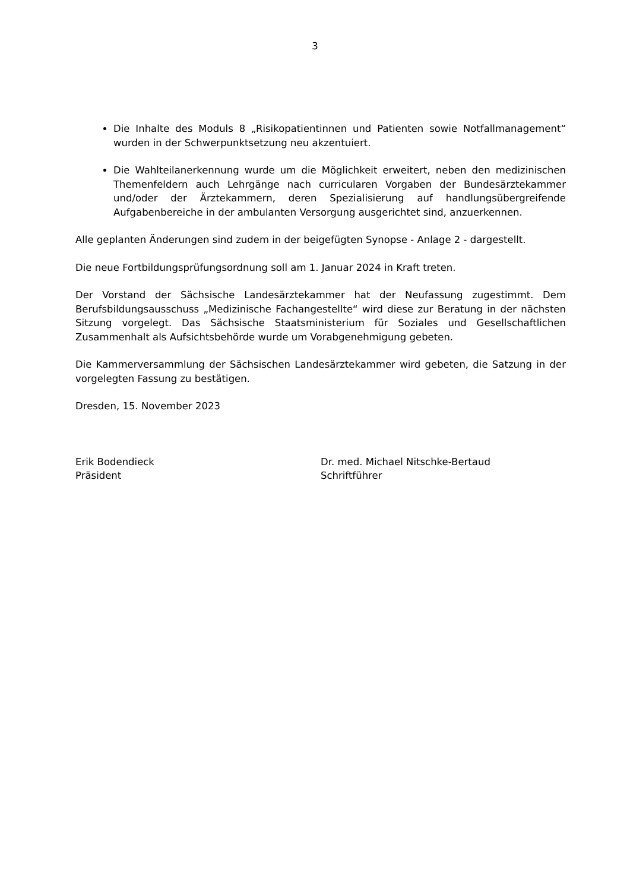3
Die Inhalte des Moduls 8 „Risikopatientinnen und Patienten sowie Notfallmanagement“ wurden in der Schwerpunktsetzung neu akzentuiert.
Die Wahlteilanerkennung wurde um die Möglichkeit erweitert, neben den medizinischen Themenfeldern auch Lehrgänge nach curricularen Vorgaben der Bundesärztekammer und/oder der Ärztekammern, deren Spezialisierung auf handlungsübergreifende Aufgabenbereiche in der ambulanten Versorgung ausgerichtet sind, anzuerkennen.
Alle geplanten Änderungen sind zudem in der beigefügten Synopse - Anlage 2 - dargestellt.
Die neue Fortbildungsprüfungsordnung soll am 1. Januar 2024 in Kraft treten.
Der Vorstand der Sächsische Landesärztekammer hat der Neufassung zugestimmt. Dem Berufsbildungsausschuss „Medizinische Fachangestellte“ wird diese zur Beratung in der nächsten Sitzung vorgelegt. Das Sächsische Staatsministerium für Soziales und Gesellschaftlichen Zusammenhalt als Aufsichtsbehörde wurde um Vorabgenehmigung gebeten.
Die Kammerversammlung der Sächsischen Landesärztekammer wird gebeten, die Satzung in der vorgelegten Fassung zu bestätigen.
Dresden, 15. November 2023
Erik Bodendieck
Präsident
Dr. med. Michael Nitschke-Bertaud
Schriftführer